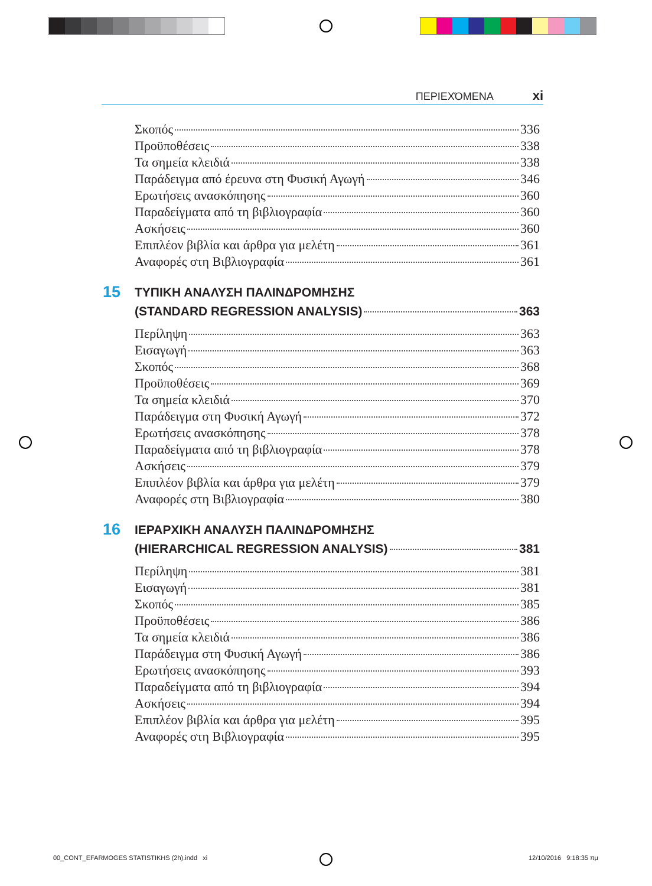ΠΕΡΙΕΧΌΜΕΝΑ xi
Σκοπός 336
Προϋποθέσεις 338
Τα σημεία κλειδιά 338
Παράδειγμα από έρευνα στη Φυσική Αγωγή 346
Ερωτήσεις ανασκόπησης 360
Παραδείγματα από τη βιβλιογραφία 360
Ασκήσεις 360
Επιπλέον βιβλία και άρθρα για μελέτη 361
Αναφορές στη Βιβλιογραφία 361
15
ΤΥΠΙΚΗ ΑΝΑΛΥΣΗ ΠΑΛΙΝΔΡΟΜΗΣΗΣ
(STANDARD REGRESSION ANALYSIS) 363
Περίληψη 363
Εισαγωγή 363
Σκοπός 368
Προϋποθέσεις 369
Τα σημεία κλειδιά 370
Παράδειγμα στη Φυσική Αγωγή 372
Ερωτήσεις ανασκόπησης 378
Παραδείγματα από τη βιβλιογραφία 378
Ασκήσεις 379
Επιπλέον βιβλία και άρθρα για μελέτη 379
Αναφορές στη Βιβλιογραφία 380
16
ΙΕΡΑΡΧΙΚΗ ΑΝΑΛΥΣΗ ΠΑΛΙΝΔΡΟΜΗΣΗΣ
(HIERARCHICAL REGRESSION ANALYSIS) 381
Περίληψη 381
Εισαγωγή 381
Σκοπός 385
Προϋποθέσεις 386
Τα σημεία κλειδιά 386
Παράδειγμα στη Φυσική Αγωγή 386
Ερωτήσεις ανασκόπησης 393
Παραδείγματα από τη βιβλιογραφία 394
Ασκήσεις 394
Επιπλέον βιβλία και άρθρα για μελέτη 395
Αναφορές στη Βιβλιογραφία 395
00_CONT_EFARMOGES STATISTIKHS (2h).indd xi
12/10/2016 9:18:35 πμ